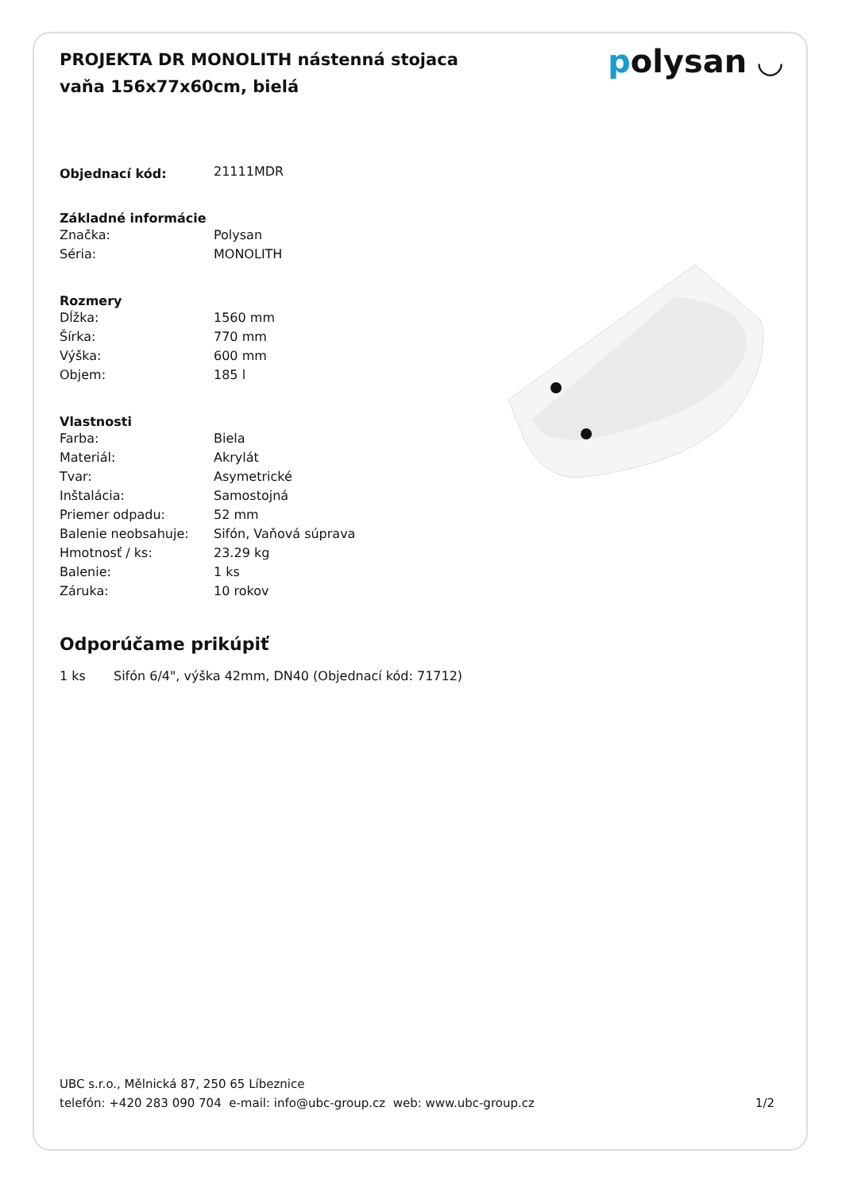PROJEKTA DR MONOLITH nástenná stojaca vaňa 156x77x60cm, bielá
polysan ◡
| Objednací kód: | 21111MDR |
| Základné informácie | |
| Značka: | Polysan |
| Séria: | MONOLITH |
| Rozmery | |
| Dĺžka: | 1560 mm |
| Šírka: | 770 mm |
| Výška: | 600 mm |
| Objem: | 185 l |
| Vlastnosti | |
| Farba: | Biela |
| Materiál: | Akrylát |
| Tvar: | Asymetrické |
| Inštalácia: | Samostojná |
| Priemer odpadu: | 52 mm |
| Balenie neobsahuje: | Sifón, Vaňová súprava |
| Hmotnosť / ks: | 23.29 kg |
| Balenie: | 1 ks |
| Záruka: | 10 rokov |
Odporúčame prikúpiť
1 ks Sifón 6/4", výška 42mm, DN40 (Objednací kód: 71712)
UBC s.r.o., Mělnická 87, 250 65 Líbeznice
telefón: +420 283 090 704 e-mail: info@ubc-group.cz web: www.ubc-group.cz
1/2